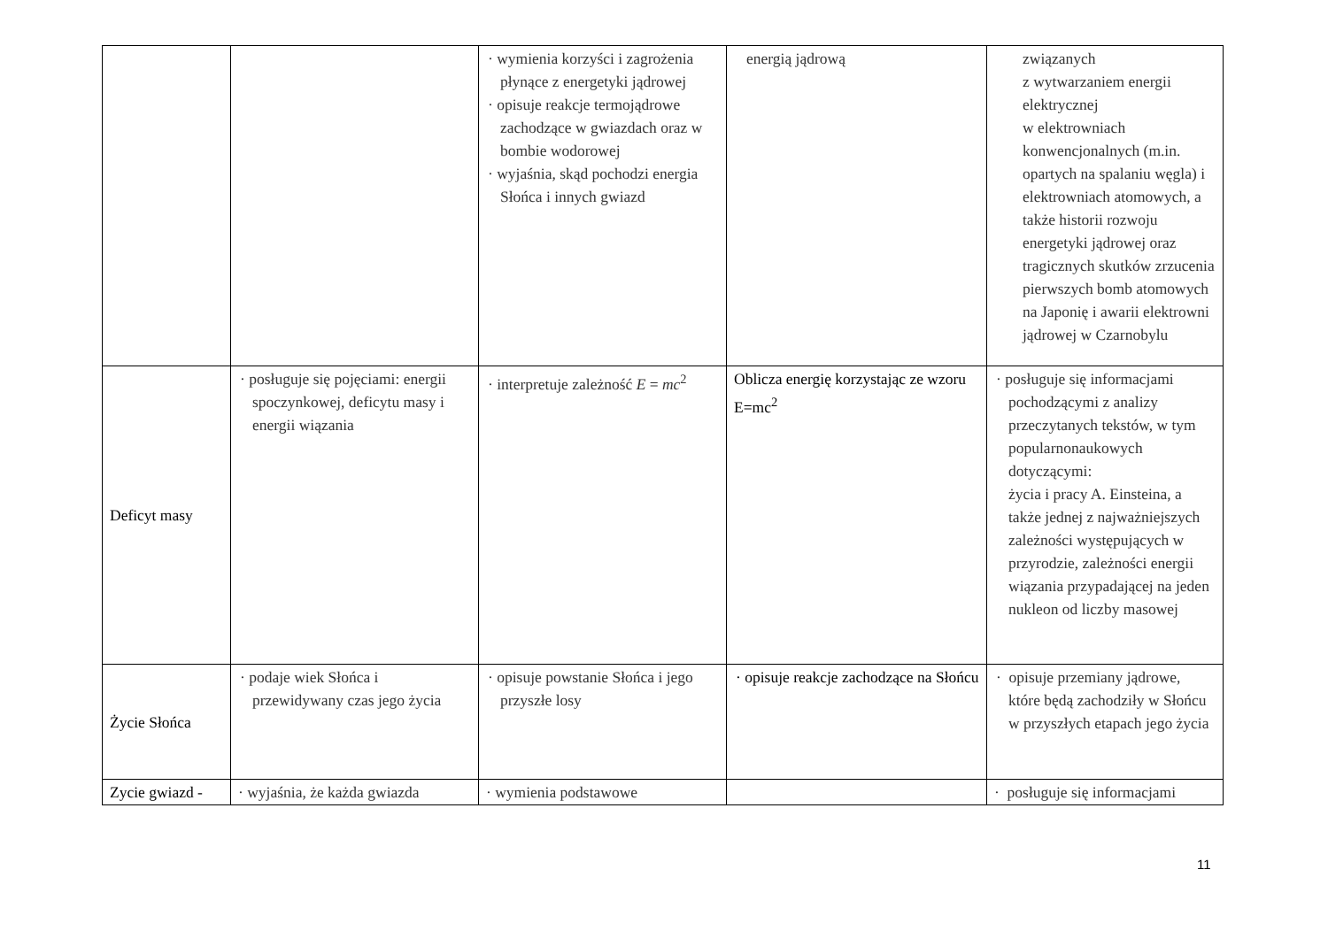| | | · wymienia korzyści i zagrożenia płynące z energetyki jądrowej · opisuje reakcje termojądrowe zachodzące w gwiazdach oraz w bombie wodorowej · wyjaśnia, skąd pochodzi energia Słońca i innych gwiazd | energią jądrową | związanych z wytwarzaniem energii elektrycznej w elektrowniach konwencjonalnych (m.in. opartych na spalaniu węgla) i elektrowniach atomowych, a także historii rozwoju energetyki jądrowej oraz tragicznych skutków zrzucenia pierwszych bomb atomowych na Japonię i awarii elektrowni jądrowej w Czarnobylu |
| Deficyt masy | · posługuje się pojęciami: energii spoczynkowej, deficytu masy i energii wiązania | · interpretuje zależność E = mc<sup>2</sup> | Oblicza energię korzystając ze wzoru E=mc<sup>2</sup> | · posługuje się informacjami pochodzącymi z analizy przeczytanych tekstów, w tym popularnonaukowych dotyczącymi: życia i pracy A. Einsteina, a także jednej z najważniejszych zależności występujących w przyrodzie, zależności energii wiązania przypadającej na jeden nukleon od liczby masowej |
| Życie Słońca | · podaje wiek Słońca i przewidywany czas jego życia | · opisuje powstanie Słońca i jego przyszłe losy | · opisuje reakcje zachodzące na Słońcu | · opisuje przemiany jądrowe, które będą zachodziły w Słońcu w przyszłych etapach jego życia |
| Zycie gwiazd - | · wyjaśnia, że każda gwiazda | · wymienia podstawowe | | · posługuje się informacjami |
11